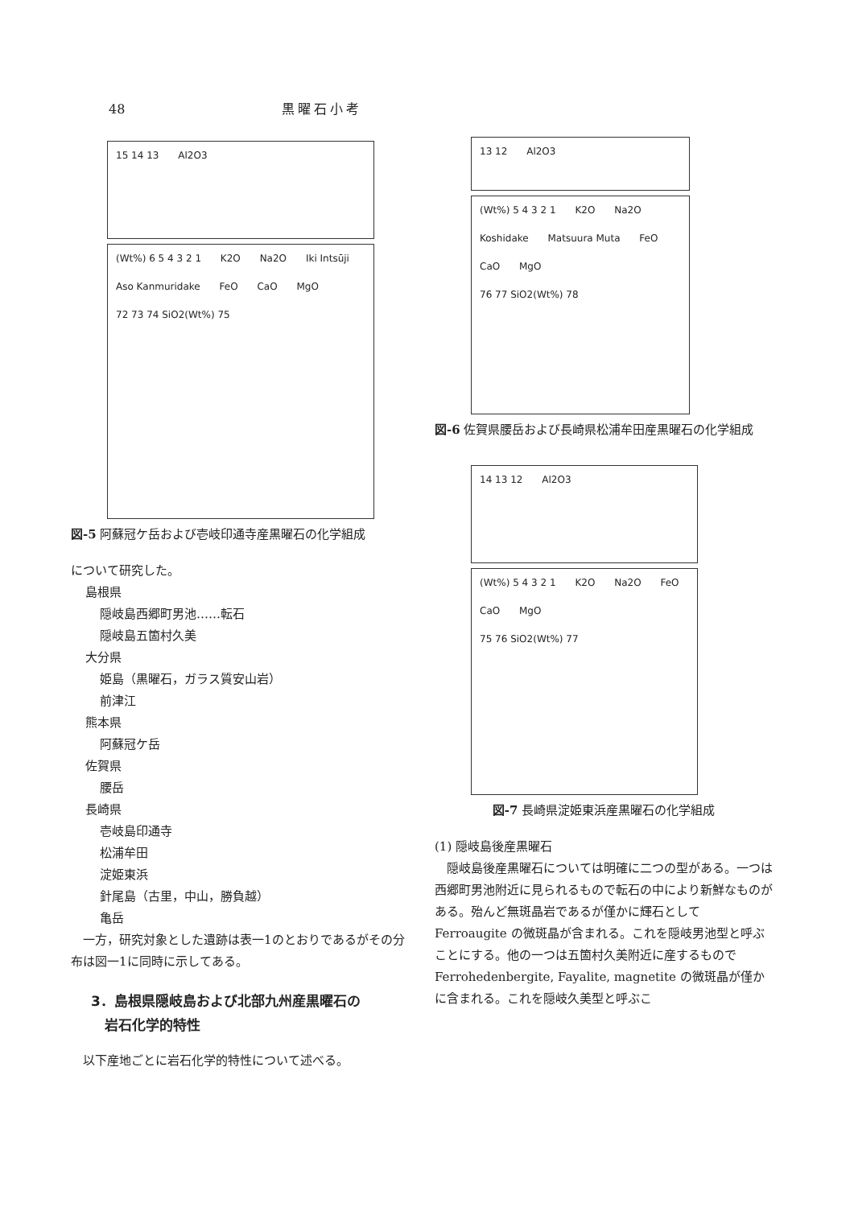48 黒曜石小考
15 14 13 Al2O3
(Wt%) 6 5 4 3 2 1 K2O Na2O Iki Intsūji Aso Kanmuridake FeO CaO MgO
72 73 74 SiO2(Wt%) 75
図-5 阿蘇冠ケ岳および壱岐印通寺産黒曜石の化学組成
について研究した。
島根県
隠岐島西郷町男池……転石
隠岐島五箇村久美
大分県
姫島（黒曜石，ガラス質安山岩）
前津江
熊本県
阿蘇冠ケ岳
佐賀県
腰岳
長崎県
壱岐島印通寺
松浦牟田
淀姫東浜
針尾島（古里，中山，勝負越）
亀岳
　一方，研究対象とした遺跡は表一1のとおりであるがその分布は図一1に同時に示してある。
3．島根県隠岐島および北部九州産黒曜石の
　岩石化学的特性
　以下産地ごとに岩石化学的特性について述べる。
13 12 Al2O3
(Wt%) 5 4 3 2 1 K2O Na2O Koshidake Matsuura Muta FeO CaO MgO
76 77 SiO2(Wt%) 78
図-6 佐賀県腰岳および長崎県松浦牟田産黒曜石の化学組成
14 13 12 Al2O3
(Wt%) 5 4 3 2 1 K2O Na2O FeO CaO MgO
75 76 SiO2(Wt%) 77
図-7 長崎県淀姫東浜産黒曜石の化学組成
(1) 隠岐島後産黒曜石
　隠岐島後産黒曜石については明確に二つの型がある。一つは西郷町男池附近に見られるもので転石の中により新鮮なものがある。殆んど無斑晶岩であるが僅かに輝石として Ferroaugite の微斑晶が含まれる。これを隠岐男池型と呼ぶことにする。他の一つは五箇村久美附近に産するもので Ferrohedenbergite, Fayalite, magnetite の微斑晶が僅かに含まれる。これを隠岐久美型と呼ぶこ